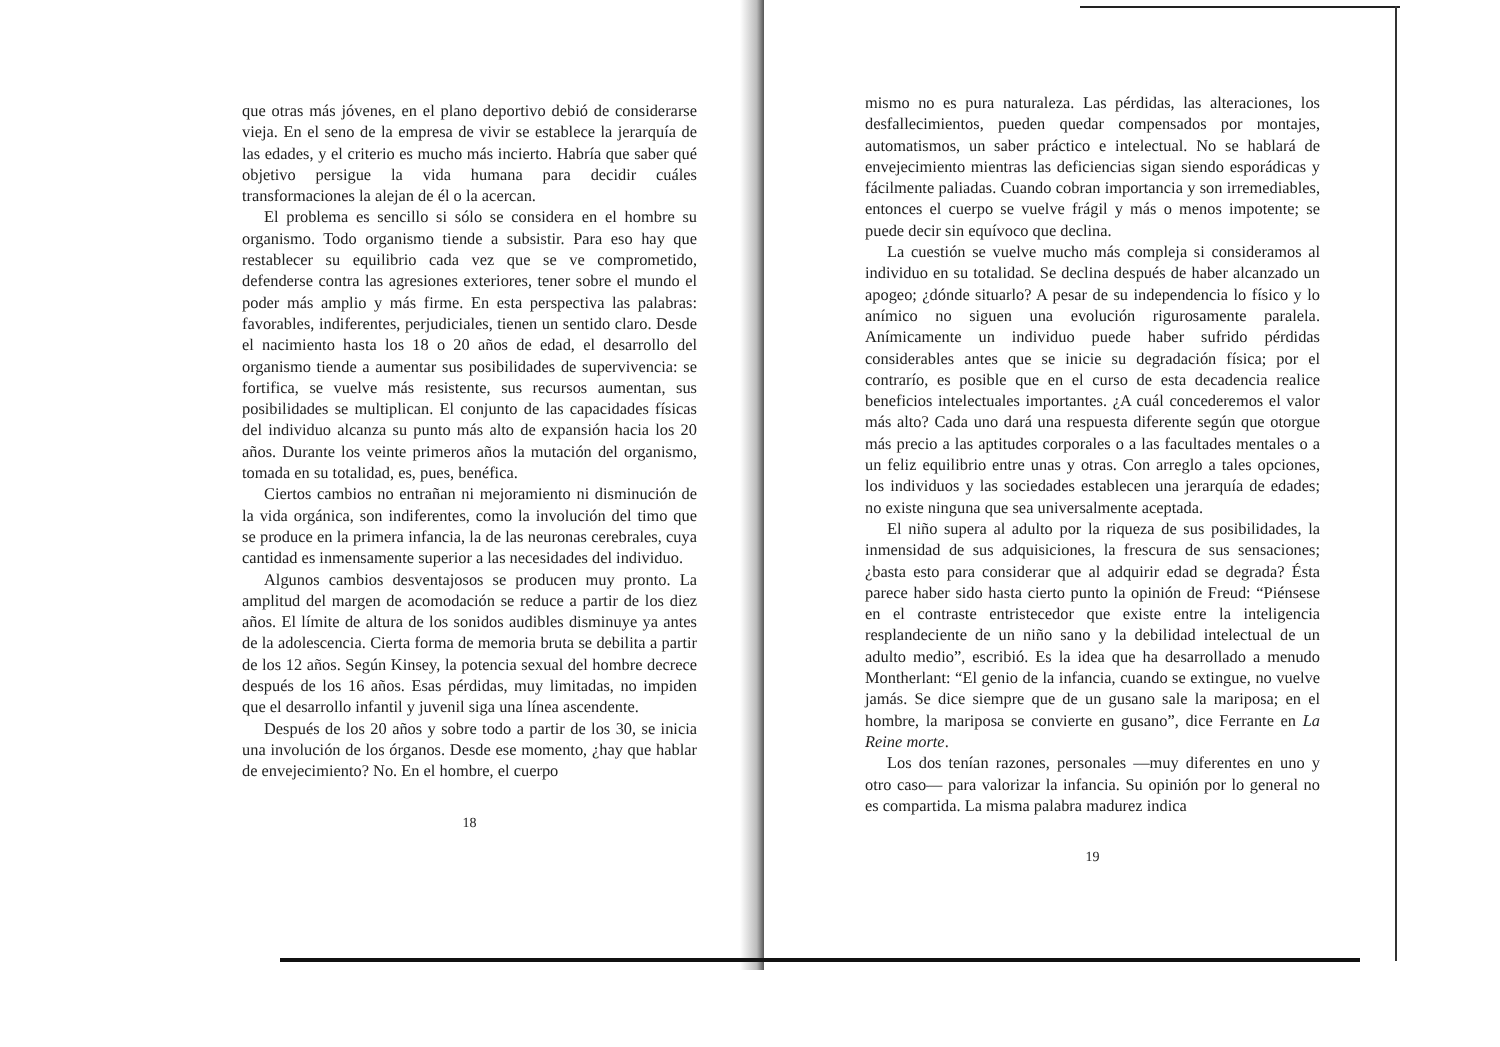que otras más jóvenes, en el plano deportivo debió de considerarse vieja. En el seno de la empresa de vivir se establece la jerarquía de las edades, y el criterio es mucho más incierto. Habría que saber qué objetivo persigue la vida humana para decidir cuáles transformaciones la alejan de él o la acercan.
El problema es sencillo si sólo se considera en el hombre su organismo. Todo organismo tiende a subsistir. Para eso hay que restablecer su equilibrio cada vez que se ve comprometido, defenderse contra las agresiones exteriores, tener sobre el mundo el poder más amplio y más firme. En esta perspectiva las palabras: favorables, indiferentes, perjudiciales, tienen un sentido claro. Desde el nacimiento hasta los 18 o 20 años de edad, el desarrollo del organismo tiende a aumentar sus posibilidades de supervivencia: se fortifica, se vuelve más resistente, sus recursos aumentan, sus posibilidades se multiplican. El conjunto de las capacidades físicas del individuo alcanza su punto más alto de expansión hacia los 20 años. Durante los veinte primeros años la mutación del organismo, tomada en su totalidad, es, pues, benéfica.
Ciertos cambios no entrañan ni mejoramiento ni disminución de la vida orgánica, son indiferentes, como la involución del timo que se produce en la primera infancia, la de las neuronas cerebrales, cuya cantidad es inmensamente superior a las necesidades del individuo.
Algunos cambios desventajosos se producen muy pronto. La amplitud del margen de acomodación se reduce a partir de los diez años. El límite de altura de los sonidos audibles disminuye ya antes de la adolescencia. Cierta forma de memoria bruta se debilita a partir de los 12 años. Según Kinsey, la potencia sexual del hombre decrece después de los 16 años. Esas pérdidas, muy limitadas, no impiden que el desarrollo infantil y juvenil siga una línea ascendente.
Después de los 20 años y sobre todo a partir de los 30, se inicia una involución de los órganos. Desde ese momento, ¿hay que hablar de envejecimiento? No. En el hombre, el cuerpo
18
mismo no es pura naturaleza. Las pérdidas, las alteraciones, los desfallecimientos, pueden quedar compensados por montajes, automatismos, un saber práctico e intelectual. No se hablará de envejecimiento mientras las deficiencias sigan siendo esporádicas y fácilmente paliadas. Cuando cobran importancia y son irremediables, entonces el cuerpo se vuelve frágil y más o menos impotente; se puede decir sin equívoco que declina.
La cuestión se vuelve mucho más compleja si consideramos al individuo en su totalidad. Se declina después de haber alcanzado un apogeo; ¿dónde situarlo? A pesar de su independencia lo físico y lo anímico no siguen una evolución rigurosamente paralela. Anímicamente un individuo puede haber sufrido pérdidas considerables antes que se inicie su degradación física; por el contrarío, es posible que en el curso de esta decadencia realice beneficios intelectuales importantes. ¿A cuál concederemos el valor más alto? Cada uno dará una respuesta diferente según que otorgue más precio a las aptitudes corporales o a las facultades mentales o a un feliz equilibrio entre unas y otras. Con arreglo a tales opciones, los individuos y las sociedades establecen una jerarquía de edades; no existe ninguna que sea universalmente aceptada.
El niño supera al adulto por la riqueza de sus posibilidades, la inmensidad de sus adquisiciones, la frescura de sus sensaciones; ¿basta esto para considerar que al adquirir edad se degrada? Ésta parece haber sido hasta cierto punto la opinión de Freud: “Piénsese en el contraste entristecedor que existe entre la inteligencia resplandeciente de un niño sano y la debilidad intelectual de un adulto medio”, escribió. Es la idea que ha desarrollado a menudo Montherlant: “El genio de la infancia, cuando se extingue, no vuelve jamás. Se dice siempre que de un gusano sale la mariposa; en el hombre, la mariposa se convierte en gusano”, dice Ferrante en La Reine morte.
Los dos tenían razones, personales —muy diferentes en uno y otro caso— para valorizar la infancia. Su opinión por lo general no es compartida. La misma palabra madurez indica
19